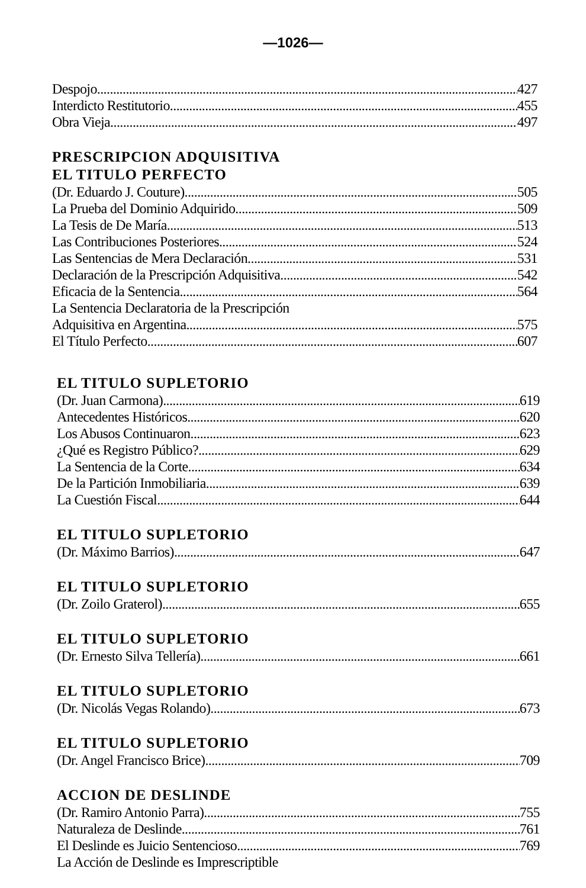—1026—
Despojo 427
Interdicto Restitutorio 455
Obra Vieja 497
PRESCRIPCION ADQUISITIVA
EL TITULO PERFECTO
(Dr. Eduardo J. Couture) 505
La Prueba del Dominio Adquirido 509
La Tesis de De María 513
Las Contribuciones Posteriores 524
Las Sentencias de Mera Declaración 531
Declaración de la Prescripción Adquisitiva 542
Eficacia de la Sentencia 564
La Sentencia Declaratoria de la Prescripción
Adquisitiva en Argentina 575
El Título Perfecto 607
EL TITULO SUPLETORIO
(Dr. Juan Carmona) 619
Antecedentes Históricos 620
Los Abusos Continuaron 623
¿Qué es Registro Público? 629
La Sentencia de la Corte 634
De la Partición Inmobiliaria 639
La Cuestión Fiscal 644
EL TITULO SUPLETORIO
(Dr. Máximo Barrios) 647
EL TITULO SUPLETORIO
(Dr. Zoilo Graterol) 655
EL TITULO SUPLETORIO
(Dr. Ernesto Silva Tellería) 661
EL TITULO SUPLETORIO
(Dr. Nicolás Vegas Rolando) 673
EL TITULO SUPLETORIO
(Dr. Angel Francisco Brice) 709
ACCION DE DESLINDE
(Dr. Ramiro Antonio Parra) 755
Naturaleza de Deslinde 761
El Deslinde es Juicio Sentencioso 769
La Acción de Deslinde es Imprescriptible